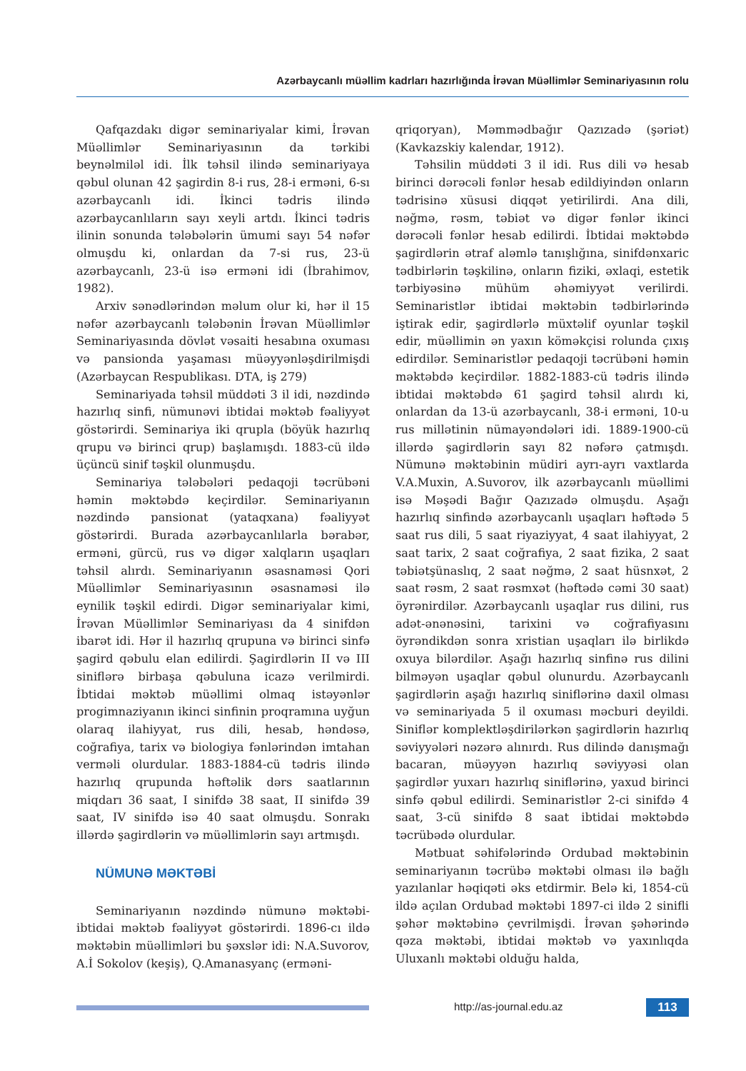Azərbaycanlı müəllim kadrları hazırlığında İrəvan Müəllimlər Seminariyasının rolu
Qafqazdakı digər seminariyalar kimi, İrəvan Müəllimlər Seminariyasının da tərkibi beynəlmiləl idi. İlk təhsil ilində seminariyaya qəbul olunan 42 şagirdin 8-i rus, 28-i erməni, 6-sı azərbaycanlı idi. İkinci tədris ilində azərbaycanlıların sayı xeyli artdı. İkinci tədris ilinin sonunda tələbələrin ümumi sayı 54 nəfər olmuşdu ki, onlardan da 7-si rus, 23-ü azərbaycanlı, 23-ü isə erməni idi (İbrahimov, 1982).
Arxiv sənədlərindən məlum olur ki, hər il 15 nəfər azərbaycanlı tələbənin İrəvan Müəllimlər Seminariyasında dövlət vəsaiti hesabına oxuması və pansionda yaşaması müəyyənləşdirilmişdi (Azərbaycan Respublikası. DTA, iş 279)
Seminariyada təhsil müddəti 3 il idi, nəzdində hazırlıq sinfi, nümunəvi ibtidai məktəb fəaliyyət göstərirdi. Seminariya iki qrupla (böyük hazırlıq qrupu və birinci qrup) başlamışdı. 1883-cü ildə üçüncü sinif təşkil olunmuşdu.
Seminariya tələbələri pedaqoji təcrübəni həmin məktəbdə keçirdilər. Seminariyanın nəzdində pansionat (yataqxana) fəaliyyət göstərirdi. Burada azərbaycanlılarla bərabər, erməni, gürcü, rus və digər xalqların uşaqları təhsil alırdı. Seminariyanın əsasnaməsi Qori Müəllimlər Seminariyasının əsasnaməsi ilə eynilik təşkil edirdi. Digər seminariyalar kimi, İrəvan Müəllimlər Seminariyası da 4 sinifdən ibarət idi. Hər il hazırlıq qrupuna və birinci sinfə şagird qəbulu elan edilirdi. Şagirdlərin II və III siniflərə birbaşa qəbuluna icazə verilmirdi. İbtidai məktəb müəllimi olmaq istəyənlər progimnaziyanın ikinci sinfinin proqramına uyğun olaraq ilahiyyat, rus dili, hesab, həndəsə, coğrafiya, tarix və biologiya fənlərindən imtahan verməli olurdular. 1883-1884-cü tədris ilində hazırlıq qrupunda həftəlik dərs saatlarının miqdarı 36 saat, I sinifdə 38 saat, II sinifdə 39 saat, IV sinifdə isə 40 saat olmuşdu. Sonrakı illərdə şagirdlərin və müəllimlərin sayı artmışdı.
NÜMUNƏ MƏKTƏBİ
Seminariyanın nəzdində nümunə məktəbi-ibtidai məktəb fəaliyyət göstərirdi. 1896-cı ildə məktəbin müəllimləri bu şəxslər idi: N.A.Suvorov, A.İ Sokolov (keşiş), Q.Amanasyanç (erməni-
qriqoryan), Məmmədbağır Qazızadə (şəriət) (Kavkazskiy kalendar, 1912).
Təhsilin müddəti 3 il idi. Rus dili və hesab birinci dərəcəli fənlər hesab edildiyindən onların tədrisinə xüsusi diqqət yetirilirdi. Ana dili, nəğmə, rəsm, təbiət və digər fənlər ikinci dərəcəli fənlər hesab edilirdi. İbtidai məktəbdə şagirdlərin ətraf aləmlə tanışlığına, sinifdənxaric tədbirlərin təşkilinə, onların fiziki, əxlaqi, estetik tərbiyəsinə mühüm əhəmiyyət verilirdi. Seminaristlər ibtidai məktəbin tədbirlərində iştirak edir, şagirdlərlə müxtəlif oyunlar təşkil edir, müəllimin ən yaxın köməkçisi rolunda çıxış edirdilər. Seminaristlər pedaqoji təcrübəni həmin məktəbdə keçirdilər. 1882-1883-cü tədris ilində ibtidai məktəbdə 61 şagird təhsil alırdı ki, onlardan da 13-ü azərbaycanlı, 38-i erməni, 10-u rus millətinin nümayəndələri idi. 1889-1900-cü illərdə şagirdlərin sayı 82 nəfərə çatmışdı. Nümunə məktəbinin müdiri ayrı-ayrı vaxtlarda V.A.Muxin, A.Suvorov, ilk azərbaycanlı müəllimi isə Məşədi Bağır Qazızadə olmuşdu. Aşağı hazırlıq sinfində azərbaycanlı uşaqları həftədə 5 saat rus dili, 5 saat riyaziyyat, 4 saat ilahiyyat, 2 saat tarix, 2 saat coğrafiya, 2 saat fizika, 2 saat təbiətşünaslıq, 2 saat nəğmə, 2 saat hüsnxət, 2 saat rəsm, 2 saat rəsmxət (həftədə cəmi 30 saat) öyrənirdilər. Azərbaycanlı uşaqlar rus dilini, rus adət-ənənəsini, tarixini və coğrafiyasını öyrəndikdən sonra xristian uşaqları ilə birlikdə oxuya bilərdilər. Aşağı hazırlıq sinfinə rus dilini bilməyən uşaqlar qəbul olunurdu. Azərbaycanlı şagirdlərin aşağı hazırlıq siniflərinə daxil olması və seminariyada 5 il oxuması məcburi deyildi. Siniflər komplektləşdirilərkən şagirdlərin hazırlıq səviyyələri nəzərə alınırdı. Rus dilində danışmağı bacaran, müəyyən hazırlıq səviyyəsi olan şagirdlər yuxarı hazırlıq siniflərinə, yaxud birinci sinfə qəbul edilirdi. Seminaristlər 2-ci sinifdə 4 saat, 3-cü sinifdə 8 saat ibtidai məktəbdə təcrübədə olurdular.
Mətbuat səhifələrində Ordubad məktəbinin seminariyanın təcrübə məktəbi olması ilə bağlı yazılanlar həqiqəti əks etdirmir. Belə ki, 1854-cü ildə açılan Ordubad məktəbi 1897-ci ildə 2 sinifli şəhər məktəbinə çevrilmişdi. İrəvan şəhərində qəza məktəbi, ibtidai məktəb və yaxınlıqda Uluxanlı məktəbi olduğu halda,
http://as-journal.edu.az 113